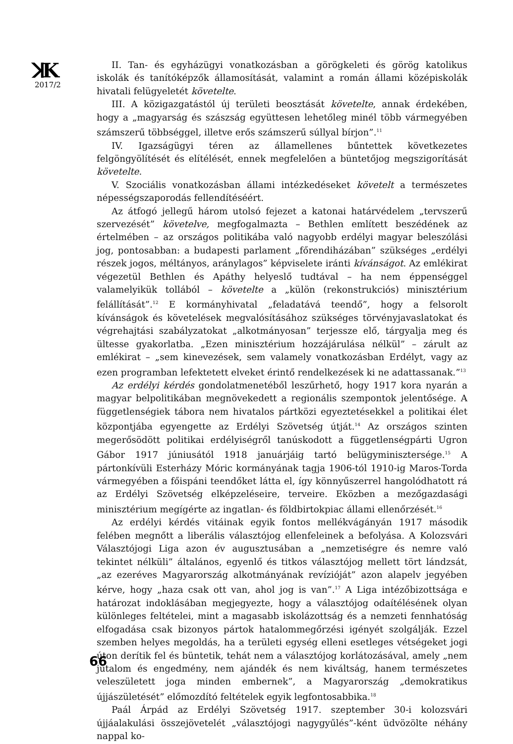ꓘK
2017/2
66
II. Tan- és egyházügyi vonatkozásban a görögkeleti és görög katolikus iskolák és tanítóképzők államosítását, valamint a román állami középiskolák hivatali felügyeletét követelte.
III. A közigazgatástól új területi beosztását követelte, annak érdekében, hogy a „magyarság és szászság együttesen lehetőleg minél több vármegyében számszerű többséggel, illetve erős számszerű súllyal bírjon”.<sup>11</sup>
IV. Igazságügyi téren az államellenes bűntettek következetes felgöngyölítését és elítélését, ennek megfelelően a büntetőjog megszigorítását követelte.
V. Szociális vonatkozásban állami intézkedéseket követelt a természetes népességszaporodás fellendítéséért.
Az átfogó jellegű három utolsó fejezet a katonai határvédelem „tervszerű szervezését” követelve, megfogalmazta – Bethlen említett beszédének az értelmében – az országos politikába való nagyobb erdélyi magyar beleszólási jog, pontosabban: a budapesti parlament „főrendiházában” szükséges „erdélyi részek jogos, méltányos, aránylagos” képviselete iránti kívánságot. Az emlékirat végezetül Bethlen és Apáthy helyeslő tudtával – ha nem éppenséggel valamelyikük tollából – követelte a „külön (rekonstrukciós) minisztérium felállítását”.<sup>12</sup> E kormányhivatal „feladatává teendő”, hogy a felsorolt kívánságok és követelések megvalósításához szükséges törvényjavaslatokat és végrehajtási szabályzatokat „alkotmányosan” terjessze elő, tárgyalja meg és ültesse gyakorlatba. „Ezen minisztérium hozzájárulása nélkül” – zárult az emlékirat – „sem kinevezések, sem valamely vonatkozásban Erdélyt, vagy az ezen programban lefektetett elveket érintő rendelkezések ki ne adattassanak.”<sup>13</sup>
Az erdélyi kérdés gondolatmenetéből leszűrhető, hogy 1917 kora nyarán a magyar belpolitikában megnövekedett a regionális szempontok jelentősége. A függetlenségiek tábora nem hivatalos pártközi egyeztetésekkel a politikai élet központjába egyengette az Erdélyi Szövetség útját.<sup>14</sup> Az országos szinten megerősödött politikai erdélyiségről tanúskodott a függetlenségpárti Ugron Gábor 1917 júniusától 1918 januárjáig tartó belügyminisztersége.<sup>15</sup> A pártonkívüli Esterházy Móric kormányának tagja 1906-tól 1910-ig Maros-Torda vármegyében a főispáni teendőket látta el, így könnyűszerrel hangolódhatott rá az Erdélyi Szövetség elképzeléseire, terveire. Eközben a mezőgazdasági minisztérium megígérte az ingatlan- és földbirtokpiac állami ellenőrzését.<sup>16</sup>
Az erdélyi kérdés vitáinak egyik fontos mellékvágányán 1917 második felében megnőtt a liberális választójog ellenfeleinek a befolyása. A Kolozsvári Választójogi Liga azon év augusztusában a „nemzetiségre és nemre való tekintet nélküli” általános, egyenlő és titkos választójog mellett tört lándzsát, „az ezeréves Magyarország alkotmányának revízióját” azon alapelv jegyében kérve, hogy „haza csak ott van, ahol jog is van”.<sup>17</sup> A Liga intézőbizottsága e határozat indoklásában megjegyezte, hogy a választójog odaítélésének olyan különleges feltételei, mint a magasabb iskolázottság és a nemzeti fennhatóság elfogadása csak bizonyos pártok hatalommegőrzési igényét szolgálják. Ezzel szemben helyes megoldás, ha a területi egység elleni esetleges vétségeket jogi úton derítik fel és büntetik, tehát nem a választójog korlátozásával, amely „nem jutalom és engedmény, nem ajándék és nem kiváltság, hanem természetes veleszületett joga minden embernek”, a Magyarország „demokratikus újjászületését” előmozdító feltételek egyik legfontosabbika.<sup>18</sup>
Paál Árpád az Erdélyi Szövetség 1917. szeptember 30-i kolozsvári újjáalakulási összejövetelét „választójogi nagygyűlés”-ként üdvözölte néhány nappal ko-